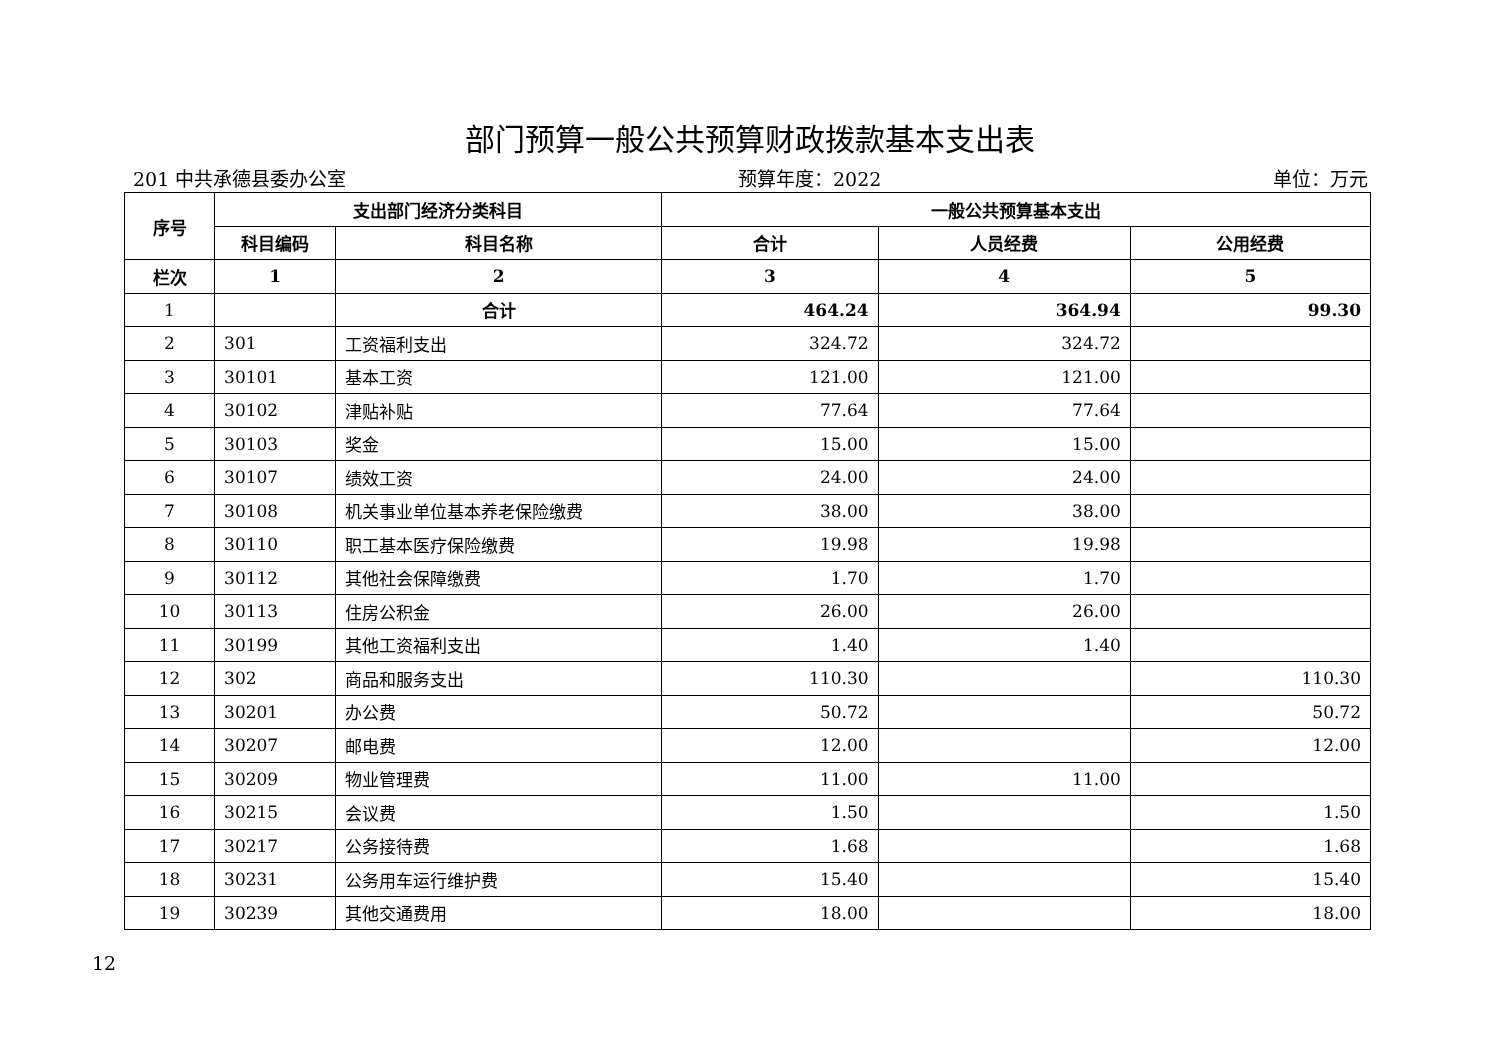部门预算一般公共预算财政拨款基本支出表
201 中共承德县委办公室 预算年度：2022 单位：万元
| 序号 | 支出部门经济分类科目 | | 一般公共预算基本支出 | | |
| --- | --- | --- | --- | --- | --- |
| | 科目编码 | 科目名称 | 合计 | 人员经费 | 公用经费 |
| 栏次 | 1 | 2 | 3 | 4 | 5 |
| 1 | | 合计 | 464.24 | 364.94 | 99.30 |
| 2 | 301 | 工资福利支出 | 324.72 | 324.72 | |
| 3 | 30101 | 基本工资 | 121.00 | 121.00 | |
| 4 | 30102 | 津贴补贴 | 77.64 | 77.64 | |
| 5 | 30103 | 奖金 | 15.00 | 15.00 | |
| 6 | 30107 | 绩效工资 | 24.00 | 24.00 | |
| 7 | 30108 | 机关事业单位基本养老保险缴费 | 38.00 | 38.00 | |
| 8 | 30110 | 职工基本医疗保险缴费 | 19.98 | 19.98 | |
| 9 | 30112 | 其他社会保障缴费 | 1.70 | 1.70 | |
| 10 | 30113 | 住房公积金 | 26.00 | 26.00 | |
| 11 | 30199 | 其他工资福利支出 | 1.40 | 1.40 | |
| 12 | 302 | 商品和服务支出 | 110.30 | | 110.30 |
| 13 | 30201 | 办公费 | 50.72 | | 50.72 |
| 14 | 30207 | 邮电费 | 12.00 | | 12.00 |
| 15 | 30209 | 物业管理费 | 11.00 | 11.00 | |
| 16 | 30215 | 会议费 | 1.50 | | 1.50 |
| 17 | 30217 | 公务接待费 | 1.68 | | 1.68 |
| 18 | 30231 | 公务用车运行维护费 | 15.40 | | 15.40 |
| 19 | 30239 | 其他交通费用 | 18.00 | | 18.00 |
12